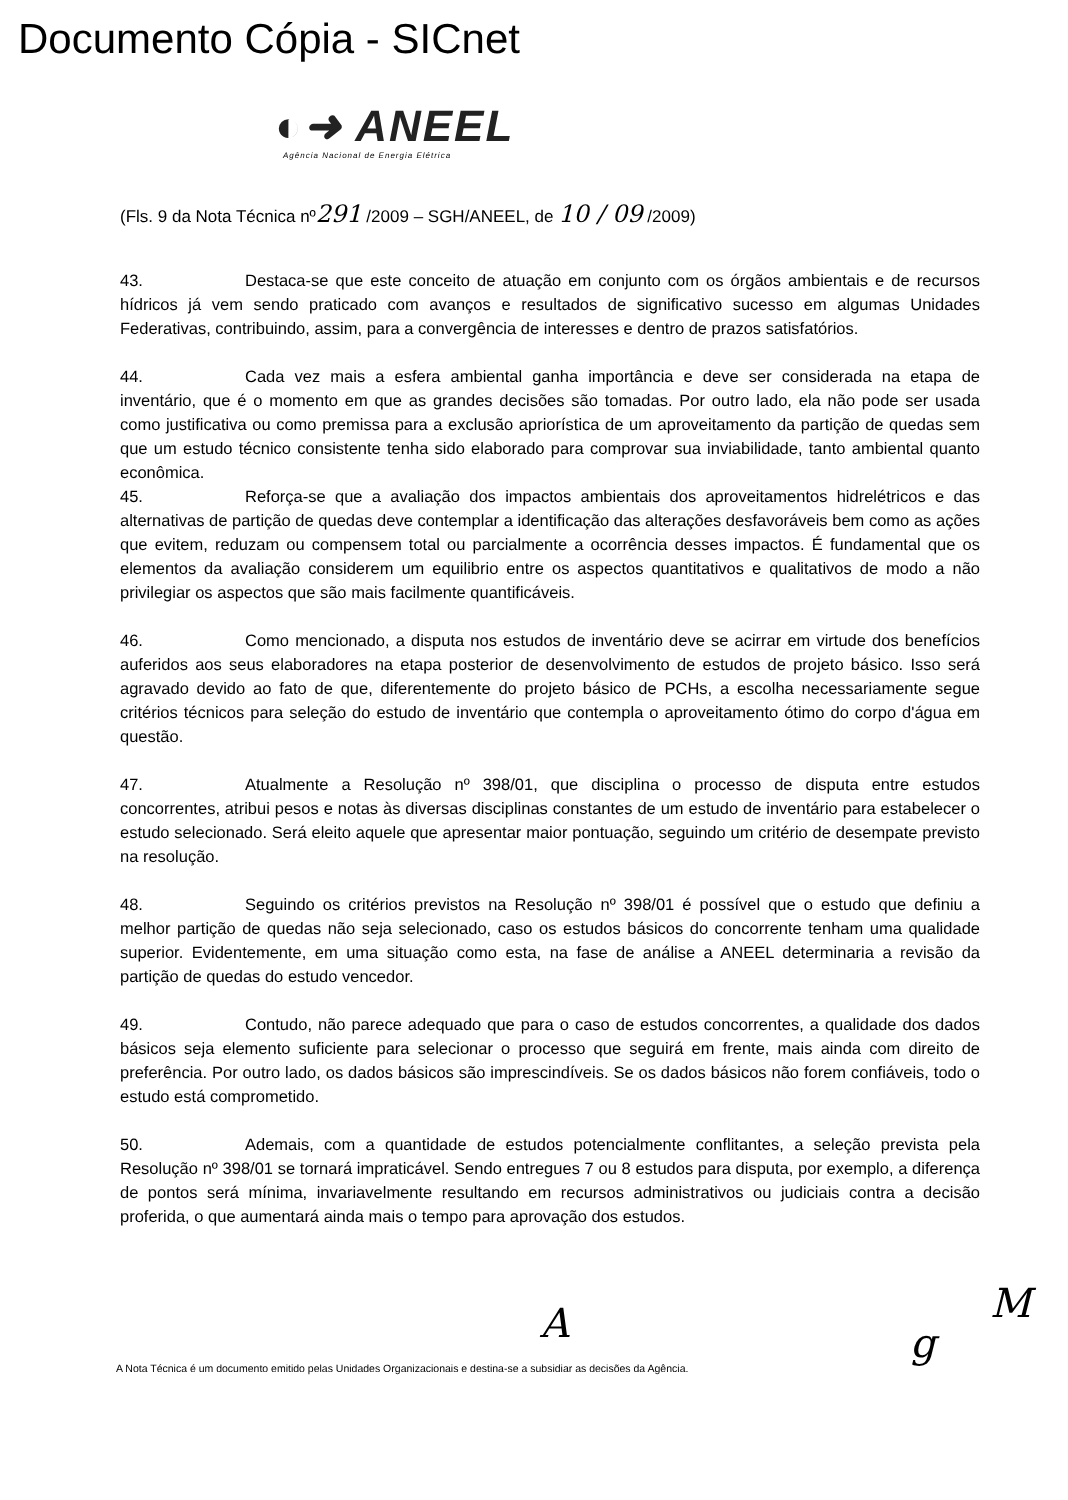Documento Cópia - SICnet
◐➜ ANEEL
Agência Nacional de Energia Elétrica
(Fls. 9 da Nota Técnica nº291 /2009 – SGH/ANEEL, de 10 / 09 /2009)
43. Destaca-se que este conceito de atuação em conjunto com os órgãos ambientais e de recursos hídricos já vem sendo praticado com avanços e resultados de significativo sucesso em algumas Unidades Federativas, contribuindo, assim, para a convergência de interesses e dentro de prazos satisfatórios.
44. Cada vez mais a esfera ambiental ganha importância e deve ser considerada na etapa de inventário, que é o momento em que as grandes decisões são tomadas. Por outro lado, ela não pode ser usada como justificativa ou como premissa para a exclusão apriorística de um aproveitamento da partição de quedas sem que um estudo técnico consistente tenha sido elaborado para comprovar sua inviabilidade, tanto ambiental quanto econômica.
45. Reforça-se que a avaliação dos impactos ambientais dos aproveitamentos hidrelétricos e das alternativas de partição de quedas deve contemplar a identificação das alterações desfavoráveis bem como as ações que evitem, reduzam ou compensem total ou parcialmente a ocorrência desses impactos. É fundamental que os elementos da avaliação considerem um equilibrio entre os aspectos quantitativos e qualitativos de modo a não privilegiar os aspectos que são mais facilmente quantificáveis.
46. Como mencionado, a disputa nos estudos de inventário deve se acirrar em virtude dos benefícios auferidos aos seus elaboradores na etapa posterior de desenvolvimento de estudos de projeto básico. Isso será agravado devido ao fato de que, diferentemente do projeto básico de PCHs, a escolha necessariamente segue critérios técnicos para seleção do estudo de inventário que contempla o aproveitamento ótimo do corpo d'água em questão.
47. Atualmente a Resolução nº 398/01, que disciplina o processo de disputa entre estudos concorrentes, atribui pesos e notas às diversas disciplinas constantes de um estudo de inventário para estabelecer o estudo selecionado. Será eleito aquele que apresentar maior pontuação, seguindo um critério de desempate previsto na resolução.
48. Seguindo os critérios previstos na Resolução nº 398/01 é possível que o estudo que definiu a melhor partição de quedas não seja selecionado, caso os estudos básicos do concorrente tenham uma qualidade superior. Evidentemente, em uma situação como esta, na fase de análise a ANEEL determinaria a revisão da partição de quedas do estudo vencedor.
49. Contudo, não parece adequado que para o caso de estudos concorrentes, a qualidade dos dados básicos seja elemento suficiente para selecionar o processo que seguirá em frente, mais ainda com direito de preferência. Por outro lado, os dados básicos são imprescindíveis. Se os dados básicos não forem confiáveis, todo o estudo está comprometido.
50. Ademais, com a quantidade de estudos potencialmente conflitantes, a seleção prevista pela Resolução nº 398/01 se tornará impraticável. Sendo entregues 7 ou 8 estudos para disputa, por exemplo, a diferença de pontos será mínima, invariavelmente resultando em recursos administrativos ou judiciais contra a decisão proferida, o que aumentará ainda mais o tempo para aprovação dos estudos.
A g
M
A Nota Técnica é um documento emitido pelas Unidades Organizacionais e destina-se a subsidiar as decisões da Agência.